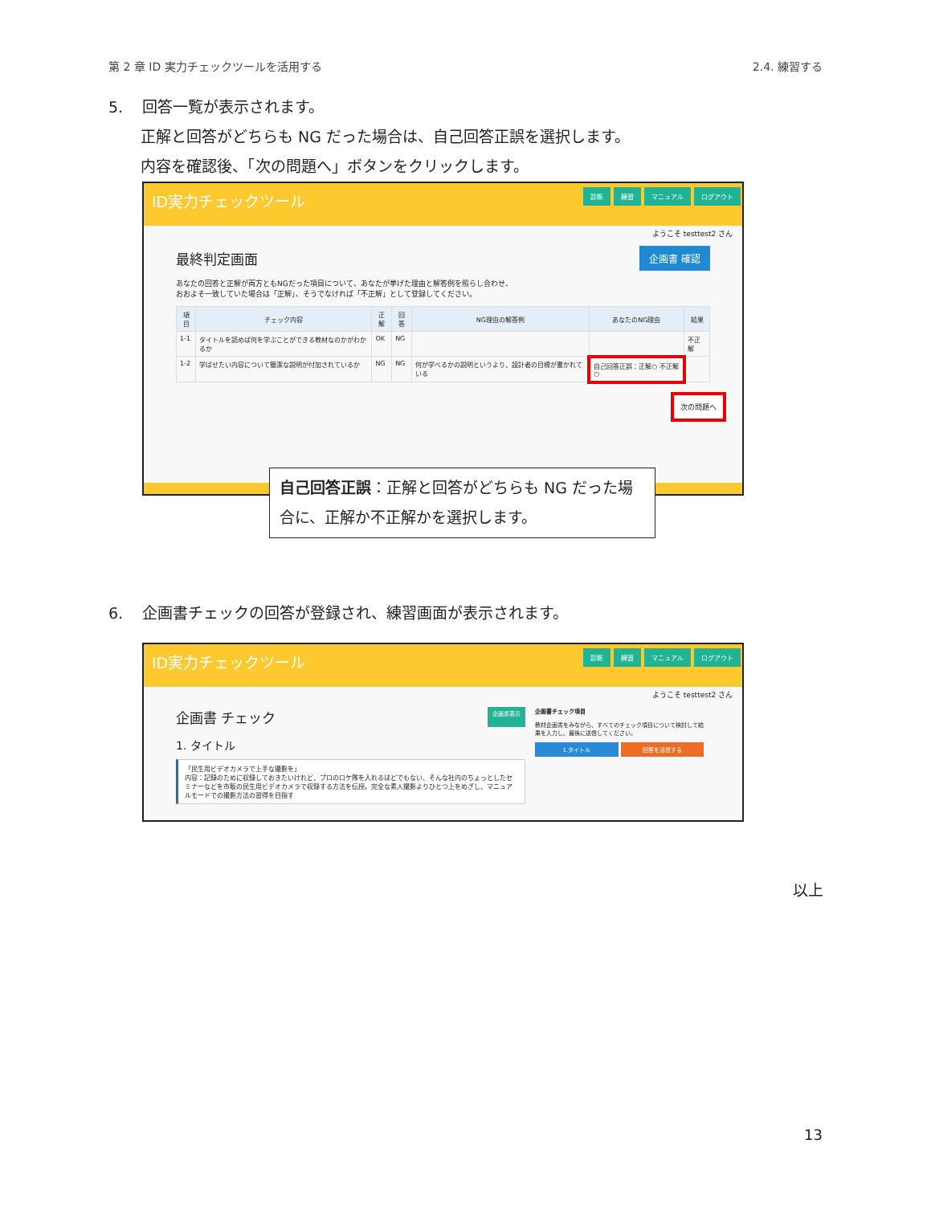第 2 章 ID 実力チェックツールを活用する 2.4. 練習する
5. 回答一覧が表示されます。
正解と回答がどちらも NG だった場合は、自己回答正誤を選択します。
内容を確認後、「次の問題へ」ボタンをクリックします。
ID実力チェックツール 診断 練習 マニュアル ログアウト
ようこそ testtest2 さん
最終判定画面 企画書 確認
あなたの回答と正解が両方ともNGだった項目について、あなたが挙げた理由と解答例を照らし合わせ、
おおよそ一致していた場合は「正解」、そうでなければ「不正解」として登録してください。
| 項目 | チェック内容 | 正解 | 回答 | NG理由の解答例 | あなたのNG理由 | 結果 |
| --- | --- | --- | --- | --- | --- | --- |
| 1-1 | タイトルを読めば何を学ぶことができる教材なのかがわかるか | OK | NG | | | 不正解 |
| 1-2 | 学ばせたい内容について簡潔な説明が付加されているか | NG | NG | 何が学べるかの説明というより、設計者の目標が書かれている | 自己回答正誤：正解○ 不正解○ | |
次の問題へ
自己回答正誤：正解と回答がどちらも NG だった場合に、正解か不正解かを選択します。
6. 企画書チェックの回答が登録され、練習画面が表示されます。
ID実力チェックツール 診断 練習 マニュアル ログアウト
ようこそ testtest2 さん
企画書 チェック 企画書表示
1. タイトル
「民生用ビデオカメラで上手な撮影を」
内容：記録のために収録しておきたいけれど、プロのロケ隊を入れるほどでもない、そんな社内のちょっとしたセミナーなどを市販の民生用ビデオカメラで収録する方法を伝授。完全な素人撮影よりひとつ上をめざし、マニュアルモードでの撮影方法の習得を目指す
企画書チェック項目
教材企画書をみながら、すべてのチェック項目について検討して結果を入力し、最後に送信してください。
1.タイトル 回答を送信する
以上
13